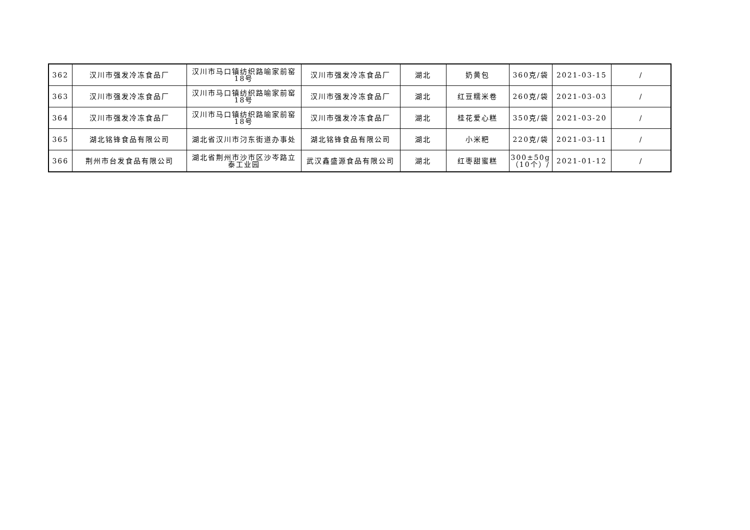| 362 | 汉川市强发冷冻食品厂 | 汉川市马口镇纺织路喻家前窑18号 | 汉川市强发冷冻食品厂 | 湖北 | 奶黄包 | 360克/袋 | 2021-03-15 | / |
| 363 | 汉川市强发冷冻食品厂 | 汉川市马口镇纺织路喻家前窑18号 | 汉川市强发冷冻食品厂 | 湖北 | 红豆糯米卷 | 260克/袋 | 2021-03-03 | / |
| 364 | 汉川市强发冷冻食品厂 | 汉川市马口镇纺织路喻家前窑18号 | 汉川市强发冷冻食品厂 | 湖北 | 桂花爱心糕 | 350克/袋 | 2021-03-20 | / |
| 365 | 湖北铭锋食品有限公司 | 湖北省汉川市汈东街道办事处 | 湖北铭锋食品有限公司 | 湖北 | 小米粑 | 220克/袋 | 2021-03-11 | / |
| 366 | 荆州市台发食品有限公司 | 湖北省荆州市沙市区沙岑路立泰工业园 | 武汉鑫盛源食品有限公司 | 湖北 | 红枣甜蜜糕 | 300±50g（10个）/ | 2021-01-12 | / |